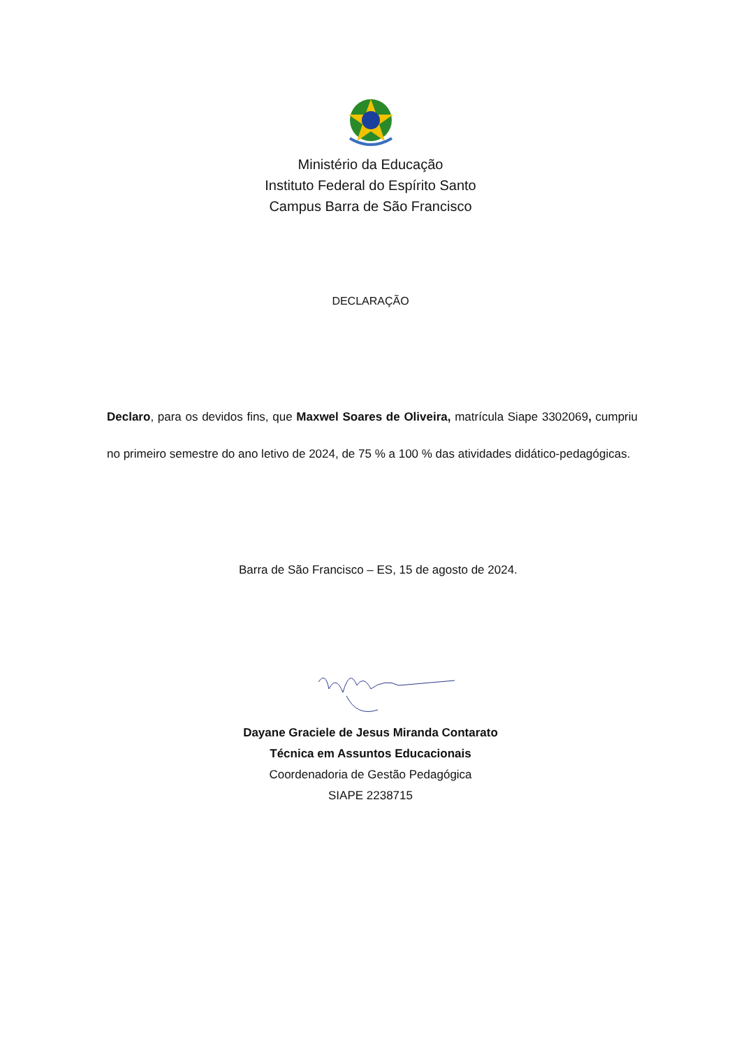Ministério da Educação
Instituto Federal do Espírito Santo
Campus Barra de São Francisco
DECLARAÇÃO
Declaro, para os devidos fins, que Maxwel Soares de Oliveira, matrícula Siape 3302069, cumpriu no primeiro semestre do ano letivo de 2024, de 75 % a 100 % das atividades didático-pedagógicas.
Barra de São Francisco – ES, 15 de agosto de 2024.
Dayane Graciele de Jesus Miranda Contarato
Técnica em Assuntos Educacionais
Coordenadoria de Gestão Pedagógica
SIAPE 2238715